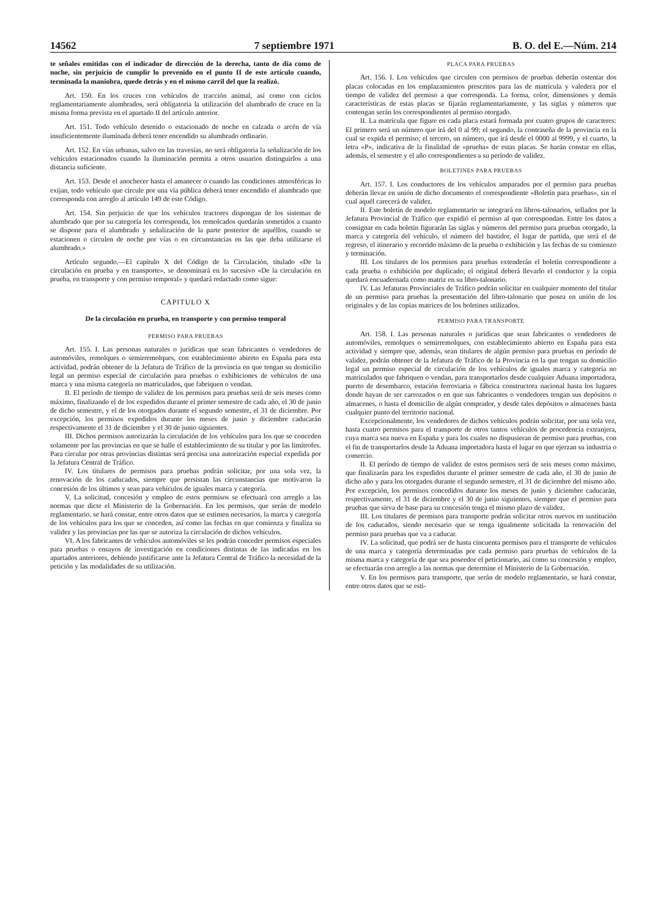14562 7 septiembre 1971 B. O. del E.—Núm. 214
te señales emitidas con el indicador de dirección de la derecha, tanto de día como de noche, sin perjuicio de cumplir lo prevenido en el punto II de este artículo cuando, terminada la maniobra, quede detrás y en el mismo carril del que la realizó.
Art. 150. En los cruces con vehículos de tracción animal, así como con ciclos reglamentariamente alumbrados, será obligatoria la utilización del alumbrado de cruce en la misma forma prevista en el apartado II del artículo anterior.
Art. 151. Todo vehículo detenido o estacionado de noche en calzada o arcén de vía insuficientemente iluminada deberá tener encendido su alumbrado ordinario.
Art. 152. En vías urbanas, salvo en las travesías, no será obligatoria la señalización de los vehículos estacionados cuando la iluminación permita a otros usuarios distinguirlos a una distancia suficiente.
Art. 153. Desde el anochecer hasta el amanecer o cuando las condiciones atmosféricas lo exijan, todo vehículo que circule por una vía pública deberá tener encendido el alumbrado que corresponda con arreglo al artículo 149 de este Código.
Art. 154. Sin perjuicio de que los vehículos tractores dispongan de los sistemas de alumbrado que por su categoría les corresponda, los remolcados quedarán sometidos a cuanto se dispone para el alumbrado y señalización de la parte posterior de aquéllos, cuando se estacionen o circulen de noche por vías o en circunstancias en las que deba utilizarse el alumbrado.»
Artículo segundo.—El capítulo X del Código de la Circulación, titulado «De la circulación en prueba y en transporte», se denominará en lo sucesivo «De la circulación en prueba, en transporte y con permiso temporal» y quedará redactado como sigue:
CAPITULO X
De la circulación en prueba, en transporte y con permiso temporal
PERMISO PARA PRUEBAS
Art. 155. I. Las personas naturales o jurídicas que sean fabricantes o vendedores de automóviles, remolques o semirremolques, con establecimiento abierto en España para esta actividad, podrán obtener de la Jefatura de Tráfico de la provincia en que tengan su domicilio legal un permiso especial de circulación para pruebas o exhibiciones de vehículos de una marca y una misma categoría no matriculados, que fabriquen o vendan.
II. El período de tiempo de validez de los permisos para pruebas será de seis meses como máximo, finalizando el de los expedidos durante el primer semestre de cada año, el 30 de junio de dicho semestre, y el de los otorgados durante el segundo semestre, el 31 de diciembre. Por excepción, los permisos expedidos durante los meses de junio y diciembre caducarán respectivamente el 31 de diciembre y el 30 de junio siguientes.
III. Dichos permisos autorizarán la circulación de los vehículos para los que se conceden solamente por las provincias en que se halle el establecimiento de su titular y por las limítrofes. Para circular por otras provincias distintas será precisa una autorización especial expedida por la Jefatura Central de Tráfico.
IV. Los titulares de permisos para pruebas podrán solicitar, por una sola vez, la renovación de los caducados, siempre que persistan las circunstancias que motivaron la concesión de los últimos y sean para vehículos de iguales marca y categoría.
V. La solicitud, concesión y empleo de estos permisos se efectuará con arreglo a las normas que dicte el Ministerio de la Gobernación. En los permisos, que serán de modelo reglamentario, se hará constar, entre otros datos que se estimen necesarios, la marca y categoría de los vehículos para los que se conceden, así como las fechas en que comienza y finaliza su validez y las provincias por las que se autoriza la circulación de dichos vehículos.
VI. A los fabricantes de vehículos automóviles se les podrán conceder permisos especiales para pruebas o ensayos de investigación en condiciones distintas de las indicadas en los apartados anteriores, debiendo justificarse ante la Jefatura Central de Tráfico la necesidad de la petición y las modalidades de su utilización.
PLACA PARA PRUEBAS
Art. 156. I. Los vehículos que circulen con permisos de pruebas deberán ostentar dos placas colocadas en los emplazamientos prescritos para las de matrícula y valedera por el tiempo de validez del permiso a que corresponda. La forma, color, dimensiones y demás características de estas placas se fijarán reglamentariamente, y las siglas y números que contengan serán los correspondientes al permiso otorgado.
II. La matrícula que figure en cada placa estará formada por cuatro grupos de caracteres: El primero será un número que irá del 0 al 99; el segundo, la contraseña de la provincia en la cual se expida el permiso; el tercero, un número, que irá desde el 0000 al 9999, y el cuarto, la letra «P», indicativa de la finalidad de «prueba» de estas placas. Se harán constar en ellas, además, el semestre y el año correspondientes a su período de validez.
BOLETINES PARA PRUEBAS
Art. 157. I. Los conductores de los vehículos amparados por el permiso para pruebas deberán llevar en unión de dicho documento el correspondiente «Boletín para pruebas», sin el cual aquél carecerá de validez.
II. Este boletín de modelo reglamentario se integrará en libros-talonarios, sellados por la Jefatura Provincial de Tráfico que expidió el permiso al que correspondan. Entre los datos a consignar en cada boletín figurarán las siglas y números del permiso para pruebas otorgado, la marca y categoría del vehículo, el número del bastidor, el lugar de partida, que será el de regreso, el itinerario y recorrido máximo de la prueba o exhibición y las fechas de su comienzo y terminación.
III. Los titulares de los permisos para pruebas extenderán el boletín correspondiente a cada prueba o exhibición por duplicado; el original deberá llevarlo el conductor y la copia quedará encuadernada como matriz en su libro-talonario.
IV. Las Jefaturas Provinciales de Tráfico podrán solicitar en cualquier momento del titular de un permiso para pruebas la presentación del libro-talonario que posea en unión de los originales y de las copias matrices de los boletines utilizados.
PERMISO PARA TRANSPORTE
Art. 158. I. Las personas naturales o jurídicas que sean fabricantes o vendedores de automóviles, remolques o semirremolques, con establecimiento abierto en España para esta actividad y siempre que, además, sean titulares de algún permiso para pruebas en período de validez, podrán obtener de la Jefatura de Tráfico de la Provincia en la que tengan su domicilio legal un permiso especial de circulación de los vehículos de iguales marca y categoría no matriculados que fabriquen o vendan, para transportarlos desde cualquier Aduana importadora, puerto de desembarco, estación ferroviaria o fábrica constructora nacional hasta los lugares donde hayan de ser carrozados o en que sus fabricantes o vendedores tengan sus depósitos o almacenes, o hasta el domicilio de algún comprador, y desde tales depósitos o almacenes hasta cualquier punto del territorio nacional.
Excepcionalmente, los vendedores de dichos vehículos podrán solicitar, por una sola vez, hasta cuatro permisos para el transporte de otros tantos vehículos de procedencia extranjera, cuya marca sea nueva en España y para los cuales no dispusieran de permiso para pruebas, con el fin de transportarlos desde la Aduana importadora hasta el lugar en que ejerzan su industria o comercio.
II. El período de tiempo de validez de estos permisos será de seis meses como máximo, que finalizarán para los expedidos durante el primer semestre de cada año, el 30 de junio de dicho año y para los otorgados durante el segundo semestre, el 31 de diciembre del mismo año. Por excepción, los permisos concedidos durante los meses de junio y diciembre caducarán, respectivamente, el 31 de diciembre y el 30 de junio siguientes, siempre que el permiso para pruebas que sirva de base para su concesión tenga el mismo plazo de validez.
III. Los titulares de permisos para transporte podrán solicitar otros nuevos en sustitución de los caducados, siendo necesario que se tenga igualmente solicitada la renovación del permiso para pruebas que va a caducar.
IV. La solicitud, que podrá ser de hasta cincuenta permisos para el transporte de vehículos de una marca y categoría determinadas por cada permiso para pruebas de vehículos de la misma marca y categoría de que sea poseedor el peticionario, así como su concesión y empleo, se efectuarán con arreglo a las normas que determine el Ministerio de la Gobernación.
V. En los permisos para transporte, que serán de modelo reglamentario, se hará constar, entre otros datos que se esti-